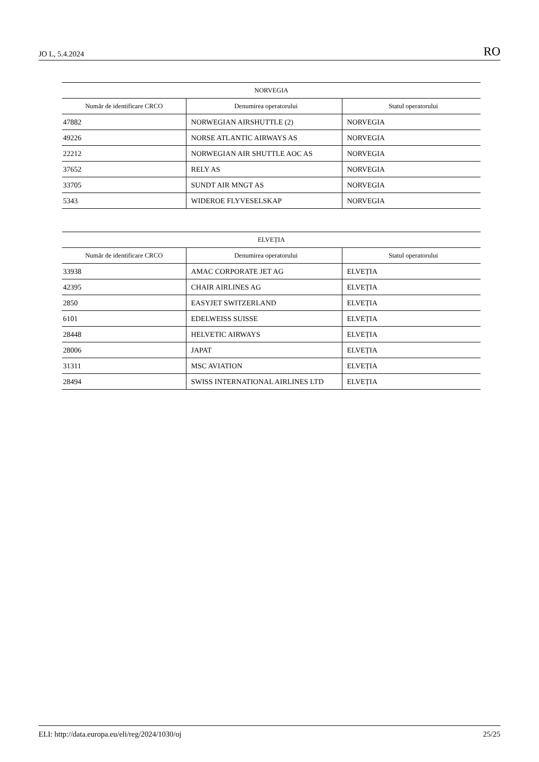JO L, 5.4.2024 RO
| NORVEGIA | | |
| --- | --- | --- |
| Număr de identificare CRCO | Denumirea operatorului | Statul operatorului |
| 47882 | NORWEGIAN AIRSHUTTLE (2) | NORVEGIA |
| 49226 | NORSE ATLANTIC AIRWAYS AS | NORVEGIA |
| 22212 | NORWEGIAN AIR SHUTTLE AOC AS | NORVEGIA |
| 37652 | RELY AS | NORVEGIA |
| 33705 | SUNDT AIR MNGT AS | NORVEGIA |
| 5343 | WIDEROE FLYVESELSKAP | NORVEGIA |
| ELVEȚIA | | |
| --- | --- | --- |
| Număr de identificare CRCO | Denumirea operatorului | Statul operatorului |
| 33938 | AMAC CORPORATE JET AG | ELVEȚIA |
| 42395 | CHAIR AIRLINES AG | ELVEȚIA |
| 2850 | EASYJET SWITZERLAND | ELVEȚIA |
| 6101 | EDELWEISS SUISSE | ELVEȚIA |
| 28448 | HELVETIC AIRWAYS | ELVEȚIA |
| 28006 | JAPAT | ELVEȚIA |
| 31311 | MSC AVIATION | ELVEȚIA |
| 28494 | SWISS INTERNATIONAL AIRLINES LTD | ELVEȚIA |
ELI: http://data.europa.eu/eli/reg/2024/1030/oj 25/25